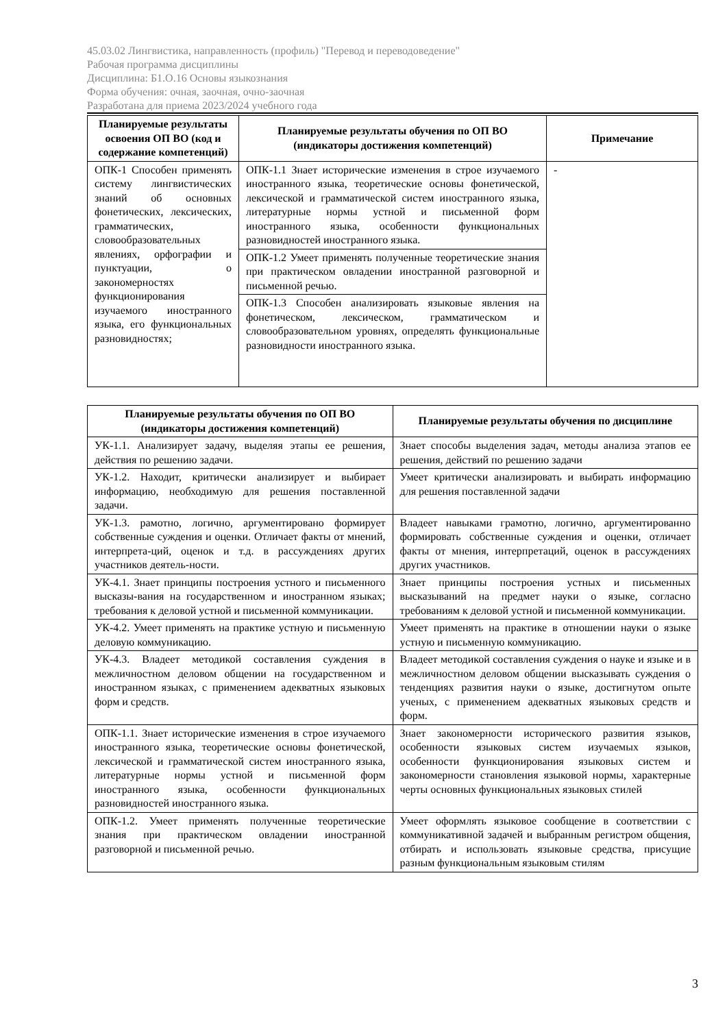45.03.02 Лингвистика, направленность (профиль) "Перевод и переводоведение"
Рабочая программа дисциплины
Дисциплина: Б1.О.16 Основы языкознания
Форма обучения: очная, заочная, очно-заочная
Разработана для приема 2023/2024 учебного года
| Планируемые результаты освоения ОП ВО (код и содержание компетенций) | Планируемые результаты обучения по ОП ВО (индикаторы достижения компетенций) | Примечание |
| --- | --- | --- |
| ОПК-1 Способен применять систему лингвистических знаний об основных фонетических, лексических, грамматических, словообразовательных явлениях, орфографии и пунктуации, о закономерностях функционирования изучаемого иностранного языка, его функциональных разновидностях; | ОПК-1.1 Знает исторические изменения в строе изучаемого иностранного языка, теоретические основы фонетической, лексической и грамматической систем иностранного языка, литературные нормы устной и письменной форм иностранного языка, особенности функциональных разновидностей иностранного языка. | - |
| | ОПК-1.2 Умеет применять полученные теоретические знания при практическом овладении иностранной разговорной и письменной речью. | |
| | ОПК-1.3 Способен анализировать языковые явления на фонетическом, лексическом, грамматическом и словообразовательном уровнях, определять функциональные разновидности иностранного языка. | |
| Планируемые результаты обучения по ОП ВО (индикаторы достижения компетенций) | Планируемые результаты обучения по дисциплине |
| --- | --- |
| УК-1.1. Анализирует задачу, выделяя этапы ее решения, действия по решению задачи. | Знает способы выделения задач, методы анализа этапов ее решения, действий по решению задачи |
| УК-1.2. Находит, критически анализирует и выбирает информацию, необходимую для решения поставленной задачи. | Умеет критически анализировать и выбирать информацию для решения поставленной задачи |
| УК-1.3. рамотно, логично, аргументировано формирует собственные суждения и оценки. Отличает факты от мнений, интерпрета-ций, оценок и т.д. в рассуждениях других участников деятель-ности. | Владеет навыками грамотно, логично, аргументированно формировать собственные суждения и оценки, отличает факты от мнения, интерпретаций, оценок в рассуждениях других участников. |
| УК-4.1. Знает принципы построения устного и письменного высказы-вания на государственном и иностранном языках; требования к деловой устной и письменной коммуникации. | Знает принципы построения устных и письменных высказываний на предмет науки о языке, согласно требованиям к деловой устной и письменной коммуникации. |
| УК-4.2. Умеет применять на практике устную и письменную деловую коммуникацию. | Умеет применять на практике в отношении науки о языке устную и письменную коммуникацию. |
| УК-4.3. Владеет методикой составления суждения в межличностном деловом общении на государственном и иностранном языках, с применением адекватных языковых форм и средств. | Владеет методикой составления суждения о науке и языке и в межличностном деловом общении высказывать суждения о тенденциях развития науки о языке, достигнутом опыте ученых, с применением адекватных языковых средств и форм. |
| ОПК-1.1. Знает исторические изменения в строе изучаемого иностранного языка, теоретические основы фонетической, лексической и грамматической систем иностранного языка, литературные нормы устной и письменной форм иностранного языка, особенности функциональных разновидностей иностранного языка. | Знает закономерности исторического развития языков, особенности языковых систем изучаемых языков, особенности функционирования языковых систем и закономерности становления языковой нормы, характерные черты основных функциональных языковых стилей |
| ОПК-1.2. Умеет применять полученные теоретические знания при практическом овладении иностранной разговорной и письменной речью. | Умеет оформлять языковое сообщение в соответствии с коммуникативной задачей и выбранным регистром общения, отбирать и использовать языковые средства, присущие разным функциональным языковым стилям |
3